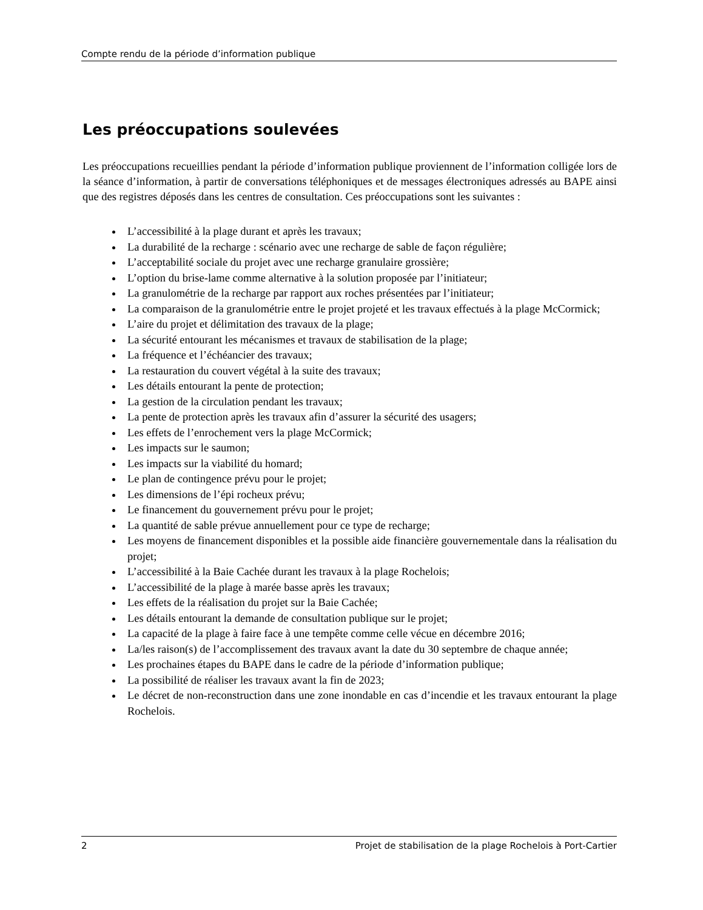Compte rendu de la période d’information publique
Les préoccupations soulevées
Les préoccupations recueillies pendant la période d’information publique proviennent de l’information colligée lors de la séance d’information, à partir de conversations téléphoniques et de messages électroniques adressés au BAPE ainsi que des registres déposés dans les centres de consultation. Ces préoccupations sont les suivantes :
L’accessibilité à la plage durant et après les travaux;
La durabilité de la recharge : scénario avec une recharge de sable de façon régulière;
L’acceptabilité sociale du projet avec une recharge granulaire grossière;
L’option du brise-lame comme alternative à la solution proposée par l’initiateur;
La granulométrie de la recharge par rapport aux roches présentées par l’initiateur;
La comparaison de la granulométrie entre le projet projeté et les travaux effectués à la plage McCormick;
L’aire du projet et délimitation des travaux de la plage;
La sécurité entourant les mécanismes et travaux de stabilisation de la plage;
La fréquence et l’échéancier des travaux;
La restauration du couvert végétal à la suite des travaux;
Les détails entourant la pente de protection;
La gestion de la circulation pendant les travaux;
La pente de protection après les travaux afin d’assurer la sécurité des usagers;
Les effets de l’enrochement vers la plage McCormick;
Les impacts sur le saumon;
Les impacts sur la viabilité du homard;
Le plan de contingence prévu pour le projet;
Les dimensions de l’épi rocheux prévu;
Le financement du gouvernement prévu pour le projet;
La quantité de sable prévue annuellement pour ce type de recharge;
Les moyens de financement disponibles et la possible aide financière gouvernementale dans la réalisation du projet;
L’accessibilité à la Baie Cachée durant les travaux à la plage Rochelois;
L’accessibilité de la plage à marée basse après les travaux;
Les effets de la réalisation du projet sur la Baie Cachée;
Les détails entourant la demande de consultation publique sur le projet;
La capacité de la plage à faire face à une tempête comme celle vécue en décembre 2016;
La/les raison(s) de l’accomplissement des travaux avant la date du 30 septembre de chaque année;
Les prochaines étapes du BAPE dans le cadre de la période d’information publique;
La possibilité de réaliser les travaux avant la fin de 2023;
Le décret de non-reconstruction dans une zone inondable en cas d’incendie et les travaux entourant la plage Rochelois.
2 Projet de stabilisation de la plage Rochelois à Port-Cartier